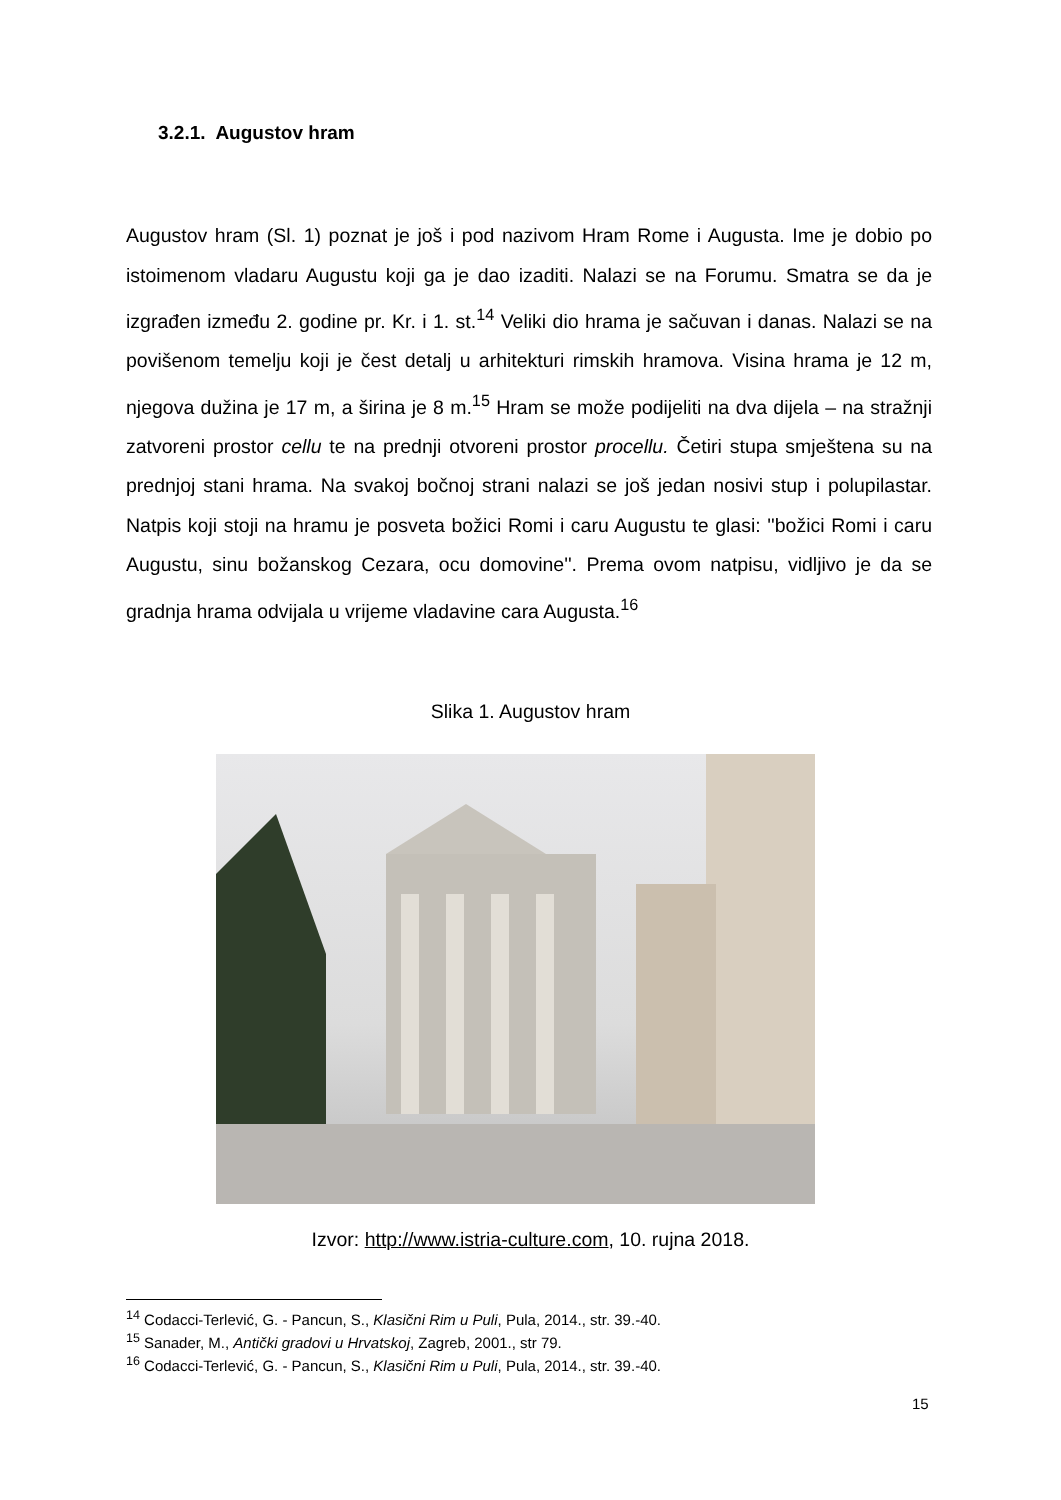3.2.1. Augustov hram
Augustov hram (Sl. 1) poznat je još i pod nazivom Hram Rome i Augusta. Ime je dobio po istoimenom vladaru Augustu koji ga je dao izaditi. Nalazi se na Forumu. Smatra se da je izgrađen između 2. godine pr. Kr. i 1. st.<sup>14</sup> Veliki dio hrama je sačuvan i danas. Nalazi se na povišenom temelju koji je čest detalj u arhitekturi rimskih hramova. Visina hrama je 12 m, njegova dužina je 17 m, a širina je 8 m.<sup>15</sup> Hram se može podijeliti na dva dijela – na stražnji zatvoreni prostor cellu te na prednji otvoreni prostor procellu. Četiri stupa smještena su na prednjoj stani hrama. Na svakoj bočnoj strani nalazi se još jedan nosivi stup i polupilastar. Natpis koji stoji na hramu je posveta božici Romi i caru Augustu te glasi: ''božici Romi i caru Augustu, sinu božanskog Cezara, ocu domovine''. Prema ovom natpisu, vidljivo je da se gradnja hrama odvijala u vrijeme vladavine cara Augusta.<sup>16</sup>
Slika 1. Augustov hram
Izvor: http://www.istria-culture.com, 10. rujna 2018.
<sup>14</sup> Codacci-Terlević, G. - Pancun, S., Klasični Rim u Puli, Pula, 2014., str. 39.-40.
<sup>15</sup> Sanader, M., Antički gradovi u Hrvatskoj, Zagreb, 2001., str 79.
<sup>16</sup> Codacci-Terlević, G. - Pancun, S., Klasični Rim u Puli, Pula, 2014., str. 39.-40.
15